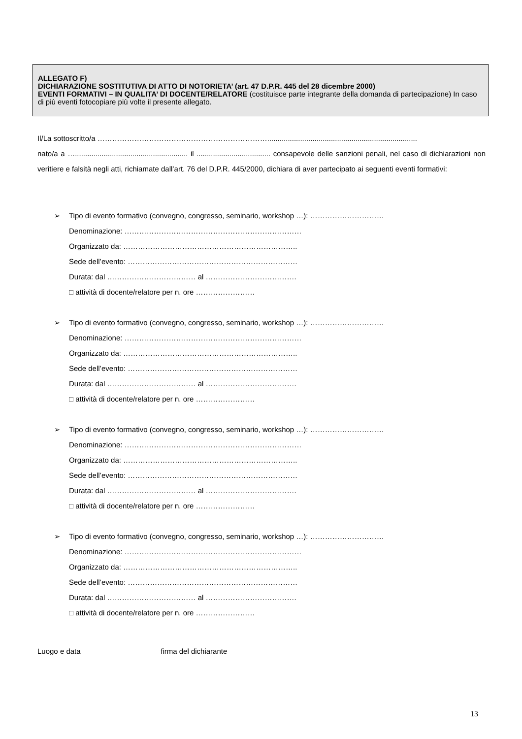ALLEGATO F)
DICHIARAZIONE SOSTITUTIVA DI ATTO DI NOTORIETA’ (art. 47 D.P.R. 445 del 28 dicembre 2000)
EVENTI FORMATIVI – IN QUALITA’ DI DOCENTE/RELATORE (costituisce parte integrante della domanda di partecipazione) In caso di più eventi fotocopiare più volte il presente allegato.
Il/La sottoscritto/a …………………………………………………………….........................................................................
nato/a a …....................................................... il .................................... consapevole delle sanzioni penali, nel caso di dichiarazioni non veritiere e falsità negli atti, richiamate dall’art. 76 del D.P.R. 445/2000, dichiara di aver partecipato ai seguenti eventi formativi:
➢ Tipo di evento formativo (convegno, congresso, seminario, workshop …): …………………………
Denominazione: ………………………………………………………………
Organizzato da: ……………………………………………………………..
Sede dell’evento: ……………………………………………………………
Durata: dal ……………………………… al ……………………………….
□ attività di docente/relatore per n. ore ……………………
➢ Tipo di evento formativo (convegno, congresso, seminario, workshop …): …………………………
Denominazione: ………………………………………………………………
Organizzato da: ……………………………………………………………..
Sede dell’evento: ……………………………………………………………
Durata: dal ……………………………… al ……………………………….
□ attività di docente/relatore per n. ore ……………………
➢ Tipo di evento formativo (convegno, congresso, seminario, workshop …): …………………………
Denominazione: ………………………………………………………………
Organizzato da: ……………………………………………………………..
Sede dell’evento: ……………………………………………………………
Durata: dal ……………………………… al ……………………………….
□ attività di docente/relatore per n. ore ……………………
➢ Tipo di evento formativo (convegno, congresso, seminario, workshop …): …………………………
Denominazione: ………………………………………………………………
Organizzato da: ……………………………………………………………..
Sede dell’evento: ……………………………………………………………
Durata: dal ……………………………… al ……………………………….
□ attività di docente/relatore per n. ore ……………………
Luogo e data _________________ firma del dichiarante ______________________________
13